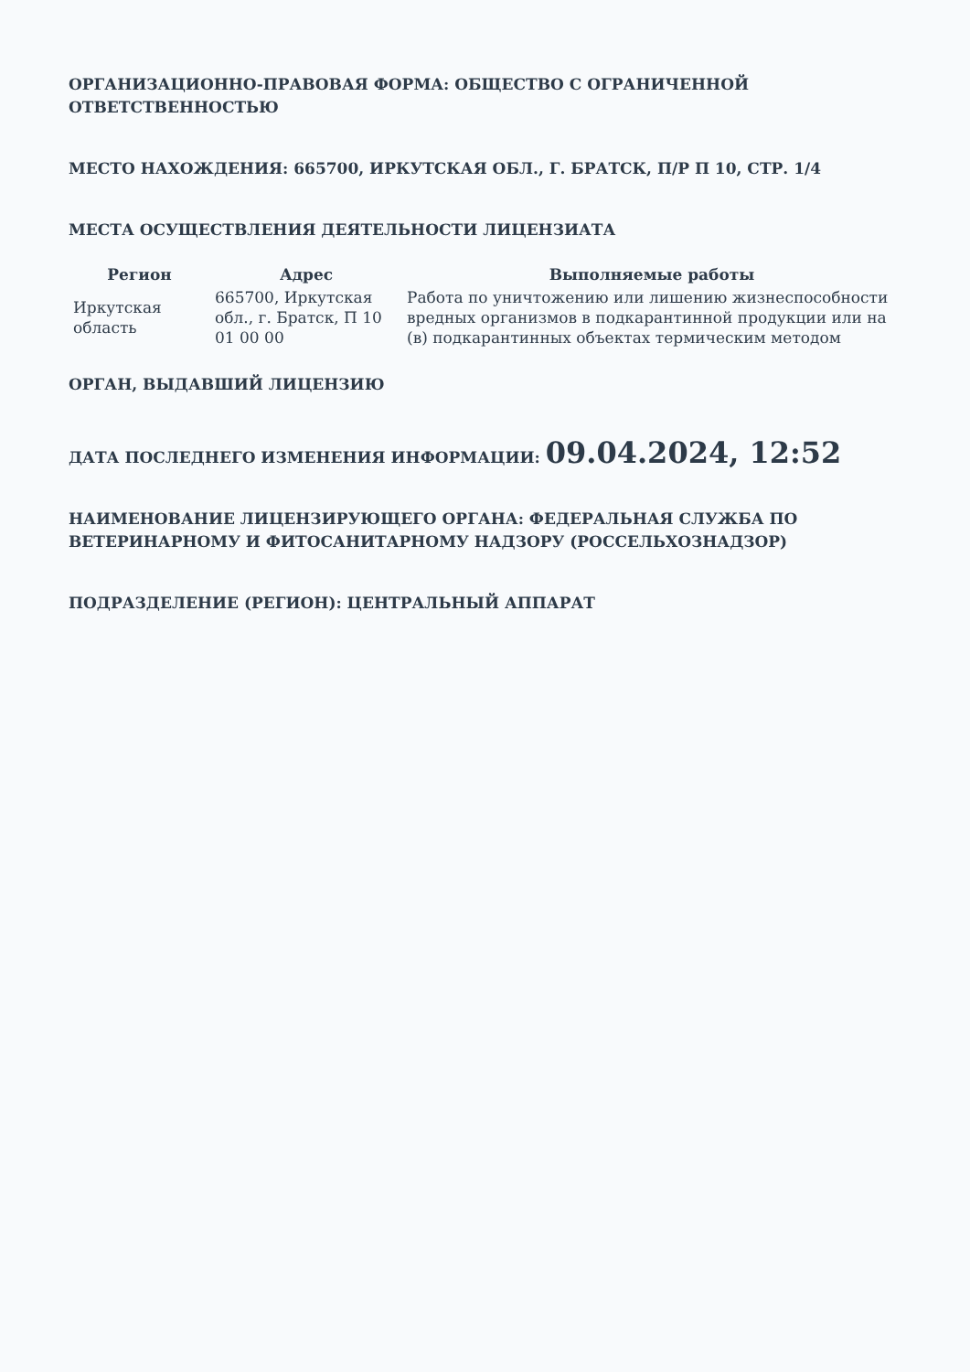ОРГАНИЗАЦИОННО-ПРАВОВАЯ ФОРМА: ОБЩЕСТВО С ОГРАНИЧЕННОЙ ОТВЕТСТВЕННОСТЬЮ
МЕСТО НАХОЖДЕНИЯ: 665700, ИРКУТСКАЯ ОБЛ., Г. БРАТСК, П/Р П 10, СТР. 1/4
МЕСТА ОСУЩЕСТВЛЕНИЯ ДЕЯТЕЛЬНОСТИ ЛИЦЕНЗИАТА
| Регион | Адрес | Выполняемые работы |
| --- | --- | --- |
| Иркутская область | 665700, Иркутская обл., г. Братск, П 10 01 00 00 | Работа по уничтожению или лишению жизнеспособности вредных организмов в подкарантинной продукции или на (в) подкарантинных объектах термическим методом |
ОРГАН, ВЫДАВШИЙ ЛИЦЕНЗИЮ
ДАТА ПОСЛЕДНЕГО ИЗМЕНЕНИЯ ИНФОРМАЦИИ: 09.04.2024, 12:52
НАИМЕНОВАНИЕ ЛИЦЕНЗИРУЮЩЕГО ОРГАНА: ФЕДЕРАЛЬНАЯ СЛУЖБА ПО ВЕТЕРИНАРНОМУ И ФИТОСАНИТАРНОМУ НАДЗОРУ (РОССЕЛЬХОЗНАДЗОР)
ПОДРАЗДЕЛЕНИЕ (РЕГИОН): ЦЕНТРАЛЬНЫЙ АППАРАТ